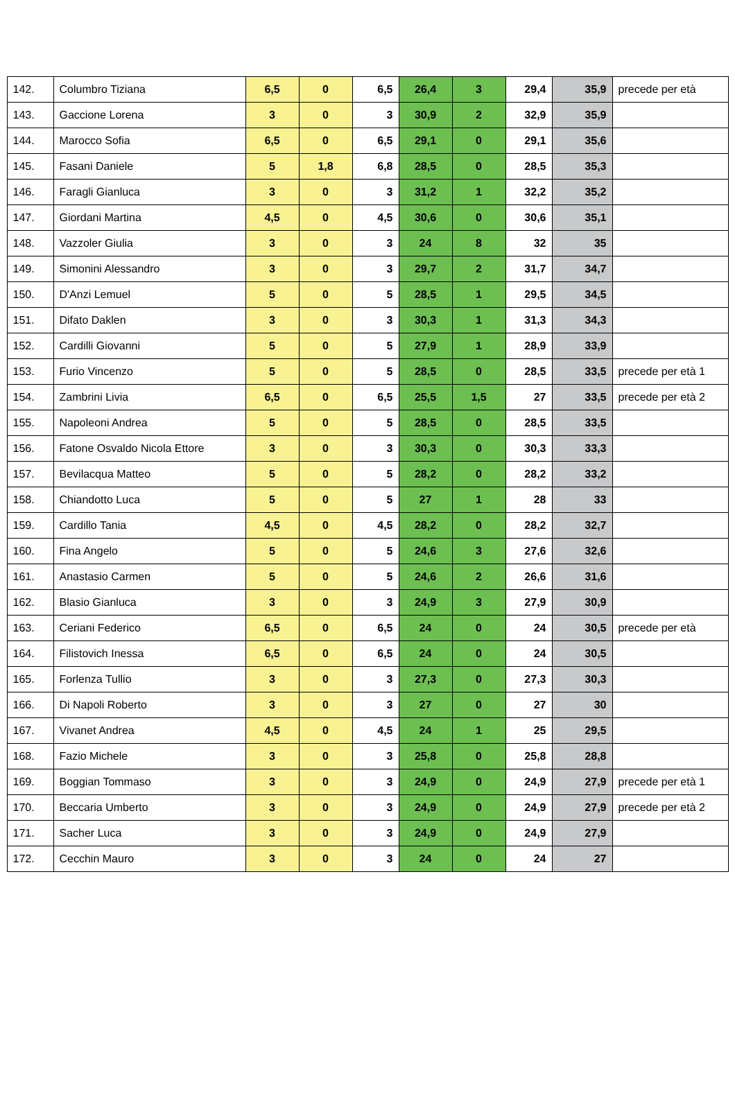| 142. | Columbro Tiziana | 6,5 | 0 | 6,5 | 26,4 | 3 | 29,4 | 35,9 | precede per età |
| 143. | Gaccione Lorena | 3 | 0 | 3 | 30,9 | 2 | 32,9 | 35,9 | |
| 144. | Marocco Sofia | 6,5 | 0 | 6,5 | 29,1 | 0 | 29,1 | 35,6 | |
| 145. | Fasani Daniele | 5 | 1,8 | 6,8 | 28,5 | 0 | 28,5 | 35,3 | |
| 146. | Faragli Gianluca | 3 | 0 | 3 | 31,2 | 1 | 32,2 | 35,2 | |
| 147. | Giordani Martina | 4,5 | 0 | 4,5 | 30,6 | 0 | 30,6 | 35,1 | |
| 148. | Vazzoler Giulia | 3 | 0 | 3 | 24 | 8 | 32 | 35 | |
| 149. | Simonini Alessandro | 3 | 0 | 3 | 29,7 | 2 | 31,7 | 34,7 | |
| 150. | D'Anzi Lemuel | 5 | 0 | 5 | 28,5 | 1 | 29,5 | 34,5 | |
| 151. | Difato Daklen | 3 | 0 | 3 | 30,3 | 1 | 31,3 | 34,3 | |
| 152. | Cardilli Giovanni | 5 | 0 | 5 | 27,9 | 1 | 28,9 | 33,9 | |
| 153. | Furio Vincenzo | 5 | 0 | 5 | 28,5 | 0 | 28,5 | 33,5 | precede per età 1 |
| 154. | Zambrini Livia | 6,5 | 0 | 6,5 | 25,5 | 1,5 | 27 | 33,5 | precede per età 2 |
| 155. | Napoleoni Andrea | 5 | 0 | 5 | 28,5 | 0 | 28,5 | 33,5 | |
| 156. | Fatone Osvaldo Nicola Ettore | 3 | 0 | 3 | 30,3 | 0 | 30,3 | 33,3 | |
| 157. | Bevilacqua Matteo | 5 | 0 | 5 | 28,2 | 0 | 28,2 | 33,2 | |
| 158. | Chiandotto Luca | 5 | 0 | 5 | 27 | 1 | 28 | 33 | |
| 159. | Cardillo Tania | 4,5 | 0 | 4,5 | 28,2 | 0 | 28,2 | 32,7 | |
| 160. | Fina Angelo | 5 | 0 | 5 | 24,6 | 3 | 27,6 | 32,6 | |
| 161. | Anastasio Carmen | 5 | 0 | 5 | 24,6 | 2 | 26,6 | 31,6 | |
| 162. | Blasio Gianluca | 3 | 0 | 3 | 24,9 | 3 | 27,9 | 30,9 | |
| 163. | Ceriani Federico | 6,5 | 0 | 6,5 | 24 | 0 | 24 | 30,5 | precede per età |
| 164. | Filistovich Inessa | 6,5 | 0 | 6,5 | 24 | 0 | 24 | 30,5 | |
| 165. | Forlenza Tullio | 3 | 0 | 3 | 27,3 | 0 | 27,3 | 30,3 | |
| 166. | Di Napoli Roberto | 3 | 0 | 3 | 27 | 0 | 27 | 30 | |
| 167. | Vivanet Andrea | 4,5 | 0 | 4,5 | 24 | 1 | 25 | 29,5 | |
| 168. | Fazio Michele | 3 | 0 | 3 | 25,8 | 0 | 25,8 | 28,8 | |
| 169. | Boggian Tommaso | 3 | 0 | 3 | 24,9 | 0 | 24,9 | 27,9 | precede per età 1 |
| 170. | Beccaria Umberto | 3 | 0 | 3 | 24,9 | 0 | 24,9 | 27,9 | precede per età 2 |
| 171. | Sacher Luca | 3 | 0 | 3 | 24,9 | 0 | 24,9 | 27,9 | |
| 172. | Cecchin Mauro | 3 | 0 | 3 | 24 | 0 | 24 | 27 | |